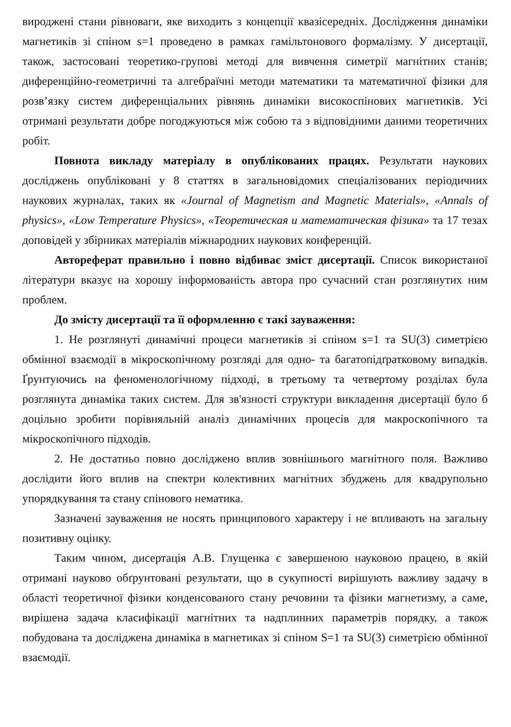вироджені стани рівноваги, яке виходить з концепції квазісередніх. Дослідження динаміки магнетиків зі спіном s=1 проведено в рамках гамільтонового формалізму. У дисертації, також, застосовані теоретико-групові методі для вивчення симетрії магнітних станів; диференційно-геометричні та алгебраїчні методи математики та математичної фізики для розв’язку систем диференціальних рівнянь динаміки високоспінових магнетиків. Усі отримані результати добре погоджуються між собою та з відповідними даними теоретичних робіт.
Повнота викладу матеріалу в опублікованих працях. Результати наукових досліджень опубліковані у 8 статтях в загальновідомих спеціалізованих періодичних наукових журналах, таких як «Journal of Magnetism and Magnetic Materials», «Annals of physics», «Low Temperature Physics», «Теоретическая и математическая фізика» та 17 тезах доповідей у збірниках матеріалів міжнародних наукових конференцій.
Автореферат правильно і повно відбиває зміст дисертації. Список використаної літератури вказує на хорошу інформованість автора про сучасний стан розглянутих ним проблем.
До змісту дисертації та її оформленню є такі зауваження:
1. Не розглянуті динамічні процеси магнетиків зі спіном s=1 та SU(3) симетрією обмінної взаємодії в мікроскопічному розгляді для одно- та багатопідґратковому випадків. Ґрунтуючись на феноменологічному підході, в третьому та четвертому розділах була розглянута динаміка таких систем. Для зв'язності структури викладення дисертації було б доцільно зробити порівняльній аналіз динамічних процесів для макроскопічного та мікроскопічного підходів.
2. Не достатньо повно досліджено вплив зовнішнього магнітного поля. Важливо дослідити його вплив на спектри колективних магнітних збуджень для квадрупольно упорядкування та стану спінового нематика.
Зазначені зауваження не носять принципового характеру і не впливають на загальну позитивну оцінку.
Таким чином, дисертація А.В. Глущенка є завершеною науковою працею, в якій отримані науково обґрунтовані результати, що в сукупності вирішують важливу задачу в області теоретичної фізики конденсованого стану речовини та фізики магнетизму, а саме, вирішена задача класифікації магнітних та надплинних параметрів порядку, а також побудована та досліджена динаміка в магнетиках зі спіном S=1 та SU(3) симетрією обмінної взаємодії.